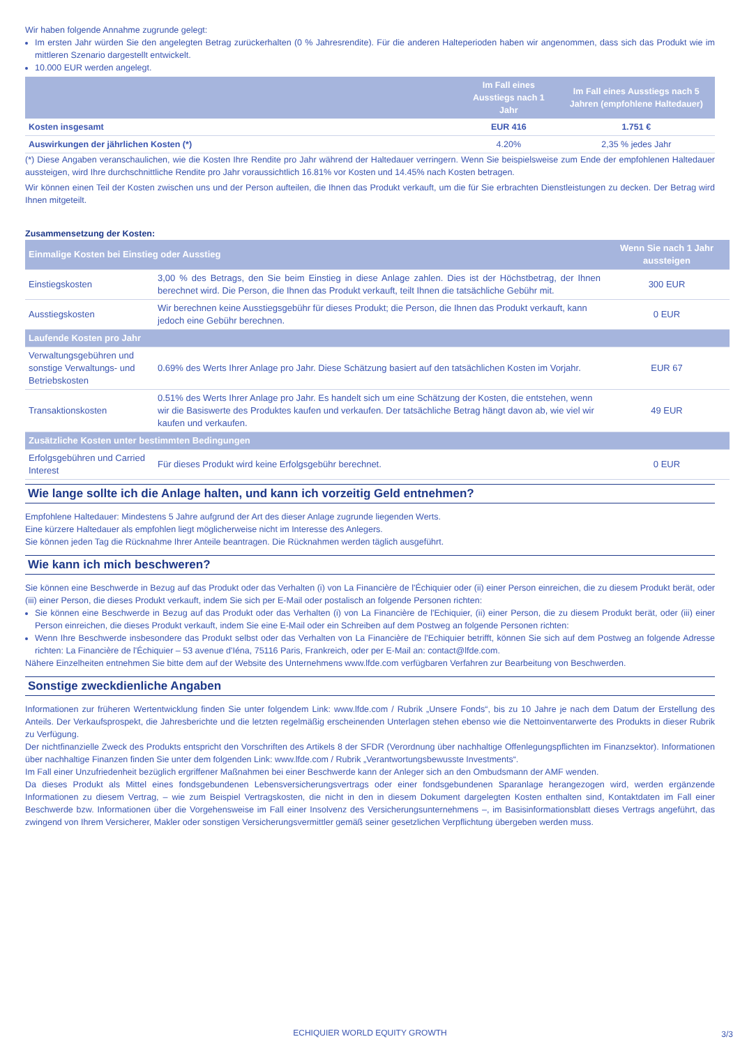Wir haben folgende Annahme zugrunde gelegt:
Im ersten Jahr würden Sie den angelegten Betrag zurückerhalten (0 % Jahresrendite). Für die anderen Halteperioden haben wir angenommen, dass sich das Produkt wie im mittleren Szenario dargestellt entwickelt.
10.000 EUR werden angelegt.
| | Im Fall eines Ausstiegs nach 1 Jahr | Im Fall eines Ausstiegs nach 5 Jahren (empfohlene Haltedauer) |
| --- | --- | --- |
| Kosten insgesamt | EUR 416 | 1.751 € |
| Auswirkungen der jährlichen Kosten (*) | 4.20% | 2,35 % jedes Jahr |
(*) Diese Angaben veranschaulichen, wie die Kosten Ihre Rendite pro Jahr während der Haltedauer verringern. Wenn Sie beispielsweise zum Ende der empfohlenen Haltedauer aussteigen, wird Ihre durchschnittliche Rendite pro Jahr voraussichtlich 16.81% vor Kosten und 14.45% nach Kosten betragen.
Wir können einen Teil der Kosten zwischen uns und der Person aufteilen, die Ihnen das Produkt verkauft, um die für Sie erbrachten Dienstleistungen zu decken. Der Betrag wird Ihnen mitgeteilt.
Zusammensetzung der Kosten:
| Einmalige Kosten bei Einstieg oder Ausstieg | | Wenn Sie nach 1 Jahr aussteigen |
| Einstiegskosten | 3,00 % des Betrags, den Sie beim Einstieg in diese Anlage zahlen. Dies ist der Höchstbetrag, der Ihnen berechnet wird. Die Person, die Ihnen das Produkt verkauft, teilt Ihnen die tatsächliche Gebühr mit. | 300 EUR |
| Ausstiegskosten | Wir berechnen keine Ausstiegsgebühr für dieses Produkt; die Person, die Ihnen das Produkt verkauft, kann jedoch eine Gebühr berechnen. | 0 EUR |
| Laufende Kosten pro Jahr | | |
| Verwaltungsgebühren und sonstige Verwaltungs- und Betriebskosten | 0.69% des Werts Ihrer Anlage pro Jahr. Diese Schätzung basiert auf den tatsächlichen Kosten im Vorjahr. | EUR 67 |
| Transaktionskosten | 0.51% des Werts Ihrer Anlage pro Jahr. Es handelt sich um eine Schätzung der Kosten, die entstehen, wenn wir die Basiswerte des Produktes kaufen und verkaufen. Der tatsächliche Betrag hängt davon ab, wie viel wir kaufen und verkaufen. | 49 EUR |
| Zusätzliche Kosten unter bestimmten Bedingungen | | |
| Erfolgsgebühren und Carried Interest | Für dieses Produkt wird keine Erfolgsgebühr berechnet. | 0 EUR |
Wie lange sollte ich die Anlage halten, und kann ich vorzeitig Geld entnehmen?
Empfohlene Haltedauer: Mindestens 5 Jahre aufgrund der Art des dieser Anlage zugrunde liegenden Werts.
Eine kürzere Haltedauer als empfohlen liegt möglicherweise nicht im Interesse des Anlegers.
Sie können jeden Tag die Rücknahme Ihrer Anteile beantragen. Die Rücknahmen werden täglich ausgeführt.
Wie kann ich mich beschweren?
Sie können eine Beschwerde in Bezug auf das Produkt oder das Verhalten (i) von La Financière de l'Échiquier oder (ii) einer Person einreichen, die zu diesem Produkt berät, oder (iii) einer Person, die dieses Produkt verkauft, indem Sie sich per E-Mail oder postalisch an folgende Personen richten:
Sie können eine Beschwerde in Bezug auf das Produkt oder das Verhalten (i) von La Financière de l'Echiquier, (ii) einer Person, die zu diesem Produkt berät, oder (iii) einer Person einreichen, die dieses Produkt verkauft, indem Sie eine E-Mail oder ein Schreiben auf dem Postweg an folgende Personen richten:
Wenn Ihre Beschwerde insbesondere das Produkt selbst oder das Verhalten von La Financière de l'Echiquier betrifft, können Sie sich auf dem Postweg an folgende Adresse richten: La Financière de l'Échiquier – 53 avenue d'Iéna, 75116 Paris, Frankreich, oder per E-Mail an: contact@lfde.com.
Nähere Einzelheiten entnehmen Sie bitte dem auf der Website des Unternehmens www.lfde.com verfügbaren Verfahren zur Bearbeitung von Beschwerden.
Sonstige zweckdienliche Angaben
Informationen zur früheren Wertentwicklung finden Sie unter folgendem Link: www.lfde.com / Rubrik „Unsere Fonds“, bis zu 10 Jahre je nach dem Datum der Erstellung des Anteils. Der Verkaufsprospekt, die Jahresberichte und die letzten regelmäßig erscheinenden Unterlagen stehen ebenso wie die Nettoinventarwerte des Produkts in dieser Rubrik zu Verfügung.
Der nichtfinanzielle Zweck des Produkts entspricht den Vorschriften des Artikels 8 der SFDR (Verordnung über nachhaltige Offenlegungspflichten im Finanzsektor). Informationen über nachhaltige Finanzen finden Sie unter dem folgenden Link: www.lfde.com / Rubrik „Verantwortungsbewusste Investments“.
Im Fall einer Unzufriedenheit bezüglich ergriffener Maßnahmen bei einer Beschwerde kann der Anleger sich an den Ombudsmann der AMF wenden.
Da dieses Produkt als Mittel eines fondsgebundenen Lebensversicherungsvertrags oder einer fondsgebundenen Sparanlage herangezogen wird, werden ergänzende Informationen zu diesem Vertrag, – wie zum Beispiel Vertragskosten, die nicht in den in diesem Dokument dargelegten Kosten enthalten sind, Kontaktdaten im Fall einer Beschwerde bzw. Informationen über die Vorgehensweise im Fall einer Insolvenz des Versicherungsunternehmens –, im Basisinformationsblatt dieses Vertrags angeführt, das zwingend von Ihrem Versicherer, Makler oder sonstigen Versicherungsvermittler gemäß seiner gesetzlichen Verpflichtung übergeben werden muss.
ECHIQUIER WORLD EQUITY GROWTH 3/3